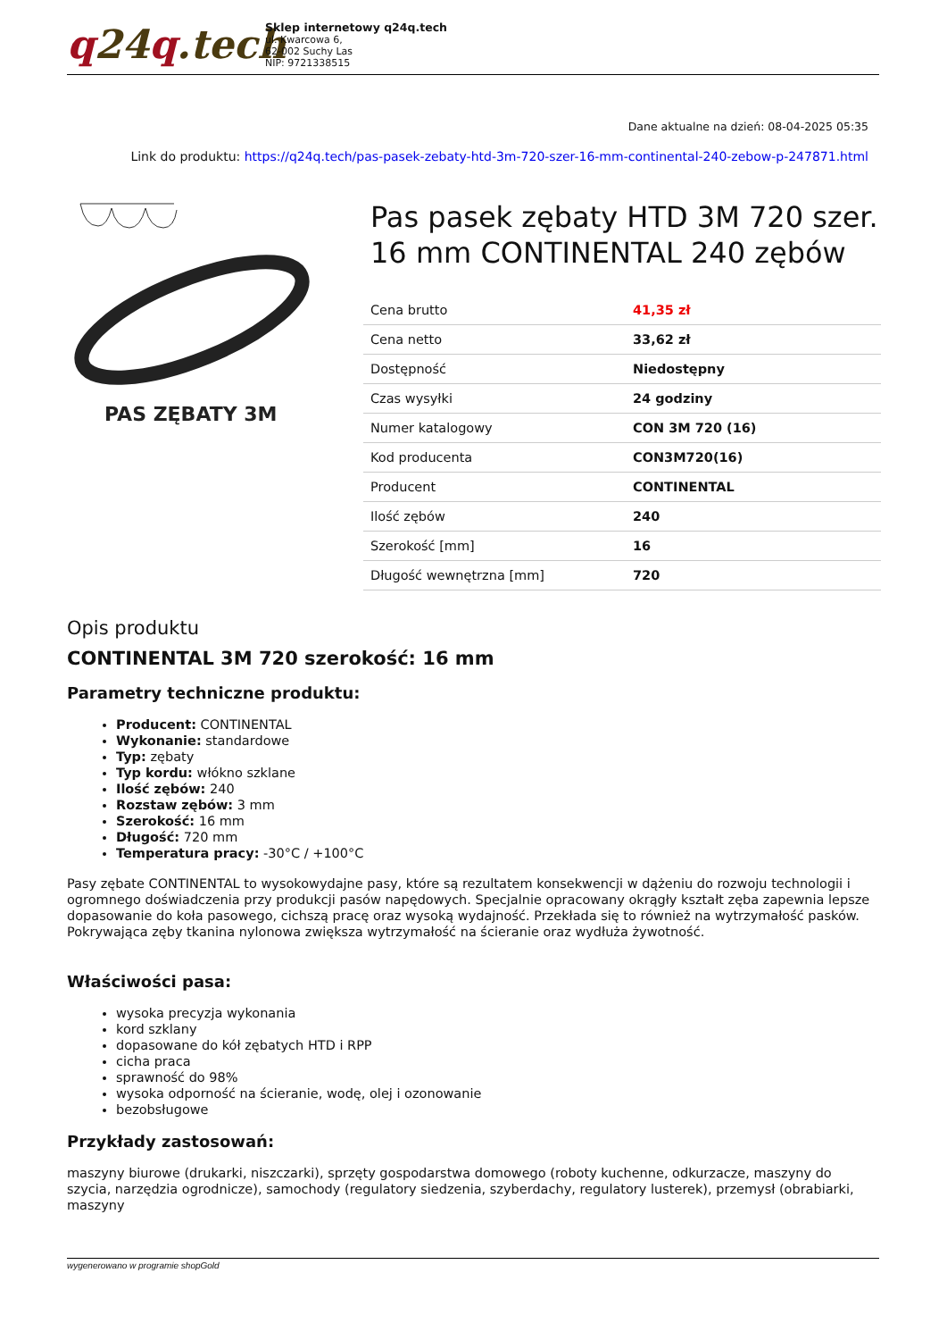q24q.tech
Sklep internetowy q24q.tech
ul. Kwarcowa 6,
62-002 Suchy Las
NIP: 9721338515
Dane aktualne na dzień: 08-04-2025 05:35
Link do produktu: https://q24q.tech/pas-pasek-zebaty-htd-3m-720-szer-16-mm-continental-240-zebow-p-247871.html
PAS ZĘBATY 3M
Pas pasek zębaty HTD 3M 720 szer. 16 mm CONTINENTAL 240 zębów
| Cena brutto | 41,35 zł |
| Cena netto | 33,62 zł |
| Dostępność | Niedostępny |
| Czas wysyłki | 24 godziny |
| Numer katalogowy | CON 3M 720 (16) |
| Kod producenta | CON3M720(16) |
| Producent | CONTINENTAL |
| Ilość zębów | 240 |
| Szerokość [mm] | 16 |
| Długość wewnętrzna [mm] | 720 |
Opis produktu
CONTINENTAL 3M 720 szerokość: 16 mm
Parametry techniczne produktu:
Producent: CONTINENTAL
Wykonanie: standardowe
Typ: zębaty
Typ kordu: włókno szklane
Ilość zębów: 240
Rozstaw zębów: 3 mm
Szerokość: 16 mm
Długość: 720 mm
Temperatura pracy: -30°C / +100°C
Pasy zębate CONTINENTAL to wysokowydajne pasy, które są rezultatem konsekwencji w dążeniu do rozwoju technologii i ogromnego doświadczenia przy produkcji pasów napędowych. Specjalnie opracowany okrągły kształt zęba zapewnia lepsze dopasowanie do koła pasowego, cichszą pracę oraz wysoką wydajność. Przekłada się to również na wytrzymałość pasków. Pokrywająca zęby tkanina nylonowa zwiększa wytrzymałość na ścieranie oraz wydłuża żywotność.
Właściwości pasa:
wysoka precyzja wykonania
kord szklany
dopasowane do kół zębatych HTD i RPP
cicha praca
sprawność do 98%
wysoka odporność na ścieranie, wodę, olej i ozonowanie
bezobsługowe
Przykłady zastosowań:
maszyny biurowe (drukarki, niszczarki), sprzęty gospodarstwa domowego (roboty kuchenne, odkurzacze, maszyny do szycia, narzędzia ogrodnicze), samochody (regulatory siedzenia, szyberdachy, regulatory lusterek), przemysł (obrabiarki, maszyny
wygenerowano w programie shopGold